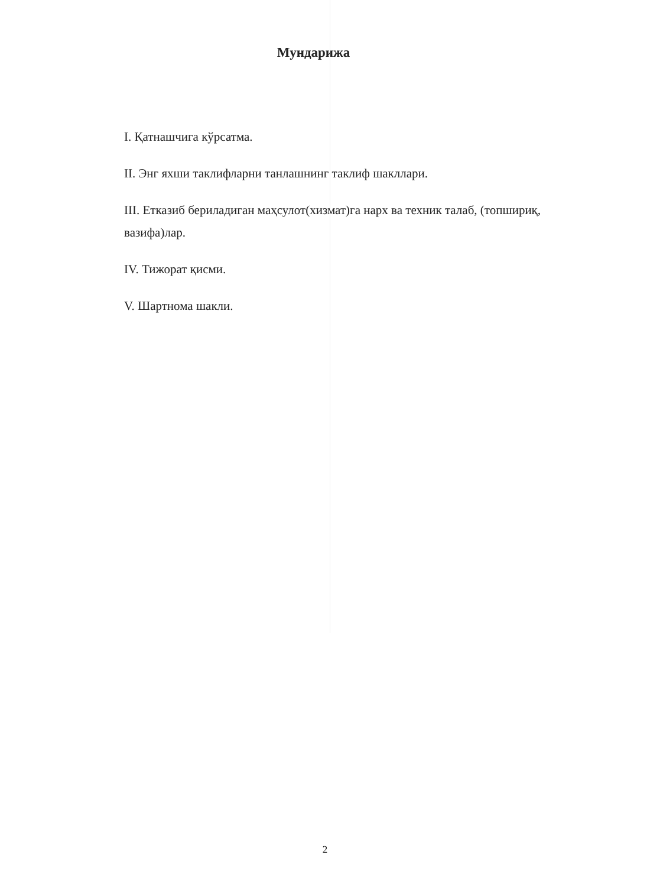Мундарижа
I. Қатнашчига кўрсатма.
II. Энг яхши таклифларни танлашнинг таклиф шакллари.
III. Етказиб бериладиган маҳсулот(хизмат)га нарх ва техник талаб, (топшириқ, вазифа)лар.
IV. Тижорат қисми.
V. Шартнома шакли.
2